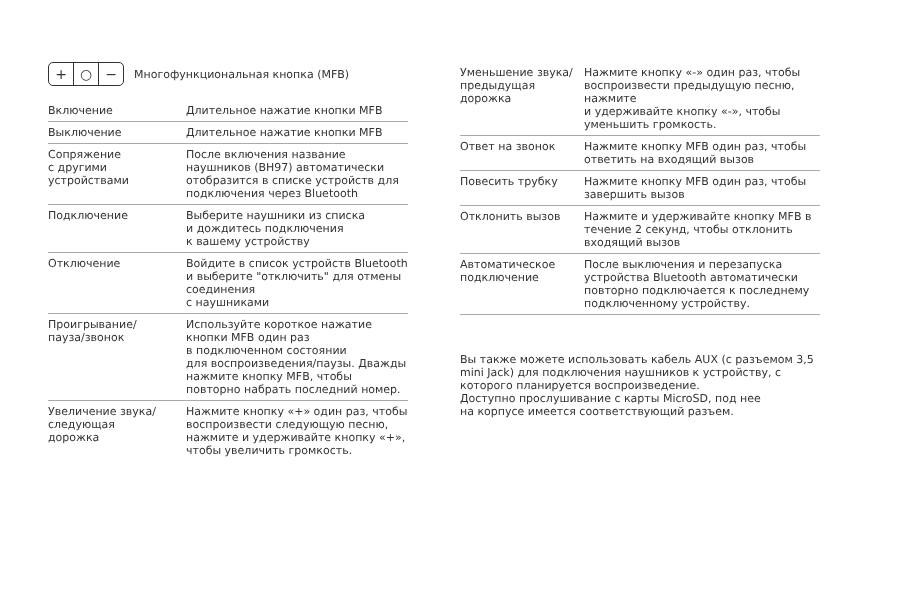+ ○ −
Многофункциональная кнопка (MFB)
| Включение | Длительное нажатие кнопки MFB |
| Выключение | Длительное нажатие кнопки MFB |
| Сопряжение с другими устройствами | После включения название наушников (BH97) автоматически отобразится в списке устройств для подключения через Bluetooth |
| Подключение | Выберите наушники из списка и дождитесь подключения к вашему устройству |
| Отключение | Войдите в список устройств Bluetooth и выберите "отключить" для отмены соединения с наушниками |
| Проигрывание/ пауза/звонок | Используйте короткое нажатие кнопки MFB один раз в подключенном состоянии для воспроизведения/паузы. Дважды нажмите кнопку MFB, чтобы повторно набрать последний номер. |
| Увеличение звука/ следующая дорожка | Нажмите кнопку «+» один раз, чтобы воспроизвести следующую песню, нажмите и удерживайте кнопку «+», чтобы увеличить громкость. |
| Уменьшение звука/ предыдущая дорожка | Нажмите кнопку «-» один раз, чтобы воспроизвести предыдущую песню, нажмите и удерживайте кнопку «-», чтобы уменьшить громкость. |
| Ответ на звонок | Нажмите кнопку MFB один раз, чтобы ответить на входящий вызов |
| Повесить трубку | Нажмите кнопку MFB один раз, чтобы завершить вызов |
| Отклонить вызов | Нажмите и удерживайте кнопку MFB в течение 2 секунд, чтобы отклонить входящий вызов |
| Автоматическое подключение | После выключения и перезапуска устройства Bluetooth автоматически повторно подключается к последнему подключенному устройству. |
Вы также можете использовать кабель AUX (с разъемом 3,5 mini Jack) для подключения наушников к устройству, с которого планируется воспроизведение.
Доступно прослушивание с карты MicroSD, под нее
на корпусе имеется соответствующий разъем.